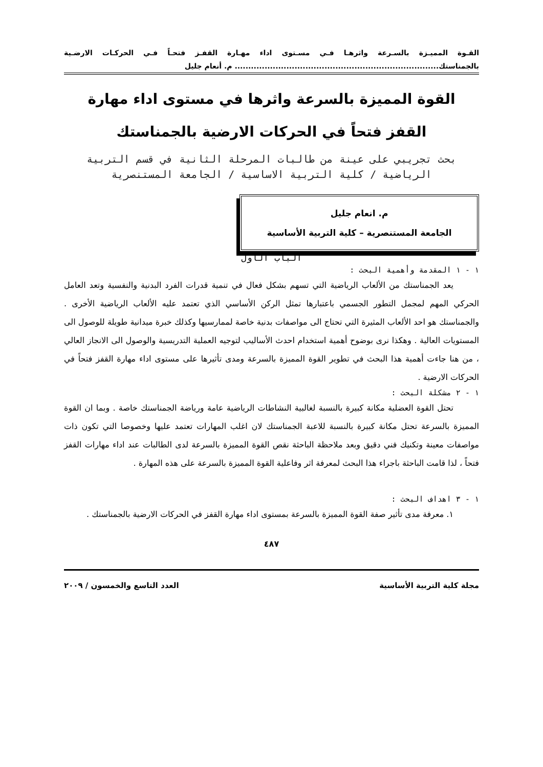القـوة المميـزة بالسـرعة واثرهـا فـي مسـتوى اداء مهـارة القفـز فتحـاً فـي الحركـات الارضـية بالجمناستك........................................................................... م. أنعام جليل
القوة المميزة بالسرعة واثرها في مستوى اداء مهارة
القفز فتحاً في الحركات الارضية بالجمناستك
بحث تجريبي على عينة من طالبات المرحلة الثانية في قسم التربية الرياضية / كلية التربية الاساسية / الجامعة المستنصرية
م. انعام جليل
الجامعة المستنصرية – كلية التربية الأساسية
الباب الأول
١ - ١ المقدمة وأهمية البحث :
يعد الجمناستك من الألعاب الرياضية التي تسهم بشكل فعال في تنمية قدرات الفرد البدنية والنفسية وتعد العامل الحركي المهم لمجمل التطور الجسمي باعتبارها تمثل الركن الأساسي الذي تعتمد عليه الألعاب الرياضية الأخرى . والجمناستك هو احد الألعاب المثيرة التي تحتاج الى مواصفات بدنية خاصة لممارسيها وكذلك خبرة ميدانية طويلة للوصول الى المستويات العالية . وهكذا نرى بوضوح أهمية استخدام احدث الأساليب لتوجيه العملية التدريسية والوصول الى الانجاز العالي ، من هنا جاءت أهمية هذا البحث في تطوير القوة المميزة بالسرعة ومدى تأثيرها على مستوى اداء مهارة القفز فتحاً في الحركات الارضية .
١ - ٢ مشكلة البحث :
تحتل القوة العضلية مكانة كبيرة بالنسبة لغالبية النشاطات الرياضية عامة ورياضة الجمناستك خاصة . وبما ان القوة المميزة بالسرعة تحتل مكانة كبيرة بالنسبة للاعبة الجمناستك لان اغلب المهارات تعتمد عليها وخصوصا التي تكون ذات مواصفات معينة وتكنيك فني دقيق وبعد ملاحظة الباحثة نقص القوة المميزة بالسرعة لدى الطالبات عند اداء مهارات القفز فتحاً ، لذا قامت الباحثة باجراء هذا البحث لمعرفة اثر وفاعلية القوة المميزة بالسرعة على هذه المهارة .
١ - ٣ اهداف البحث :
١. معرفة مدى تأثير صفة القوة المميزة بالسرعة بمستوى اداء مهارة القفز في الحركات الارضية بالجمناستك .
٤٨٧
مجلة كلية التربية الأساسية العدد التاسع والخمسون / ٢٠٠٩